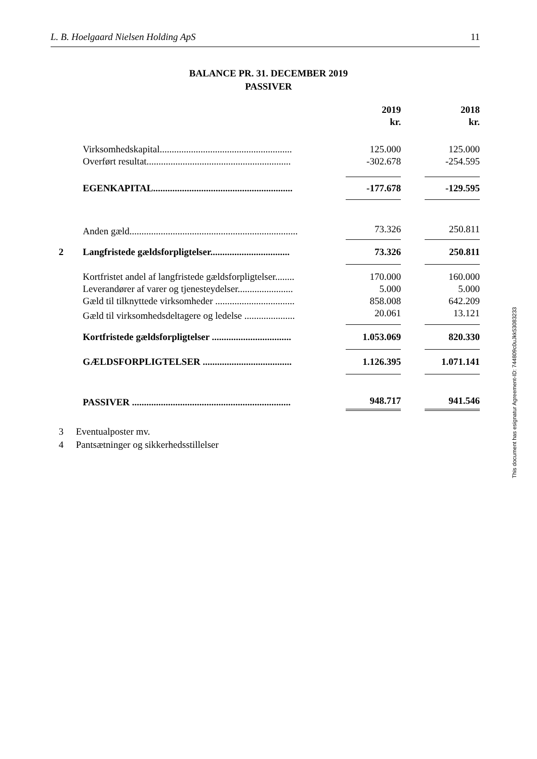L. B. Hoelgaard Nielsen Holding ApS 11
BALANCE PR. 31. DECEMBER 2019
PASSIVER
| | | | 2019 kr. | | 2018 kr. |
| | Virksomhedskapital....................................................... | | 125.000 | | 125.000 |
| | Overført resultat............................................................ | | -302.678 | | -254.595 |
| | EGENKAPITAL.......................................................... | | -177.678 | | -129.595 |
| | Anden gæld...................................................................... | | 73.326 | | 250.811 |
| 2 | Langfristede gældsforpligtelser................................. | | 73.326 | | 250.811 |
| | Kortfristet andel af langfristede gældsforpligtelser........ | | 170.000 | | 160.000 |
| | Leverandører af varer og tjenesteydelser....................... | | 5.000 | | 5.000 |
| | Gæld til tilknyttede virksomheder ................................. | | 858.008 | | 642.209 |
| | Gæld til virksomhedsdeltagere og ledelse ..................... | | 20.061 | | 13.121 |
| | Kortfristede gældsforpligtelser ................................. | | 1.053.069 | | 820.330 |
| | GÆLDSFORPLIGTELSER ..................................... | | 1.126.395 | | 1.071.141 |
| | PASSIVER .................................................................. | | 948.717 | | 941.546 |
3 Eventualposter mv.
4 Pantsætninger og sikkerhedsstillelser
This document has esignatur Agreement-ID: 744809c0uJkk53083233